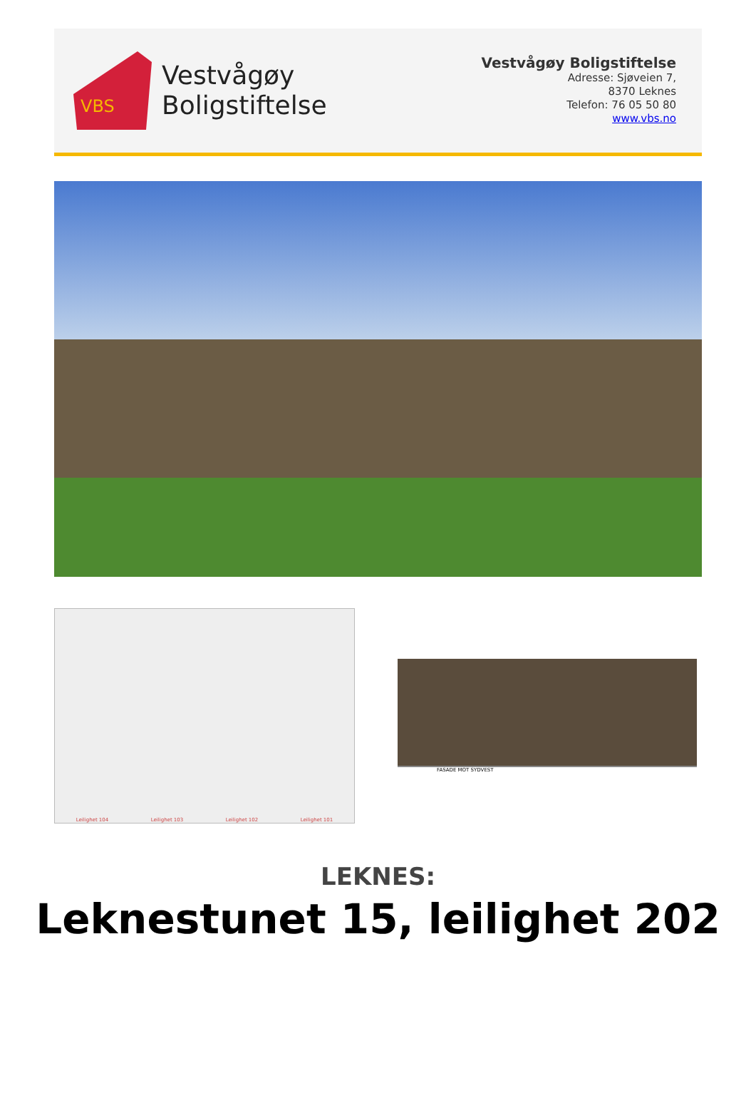VBS
Vestvågøy
Boligstiftelse
Vestvågøy Boligstiftelse
Adresse: Sjøveien 7,
8370 Leknes
Telefon: 76 05 50 80
www.vbs.no
Leilighet 104 Leilighet 103 Leilighet 102 Leilighet 101
FASADE MOT SYDVEST
LEKNES:
Leknestunet 15, leilighet 202